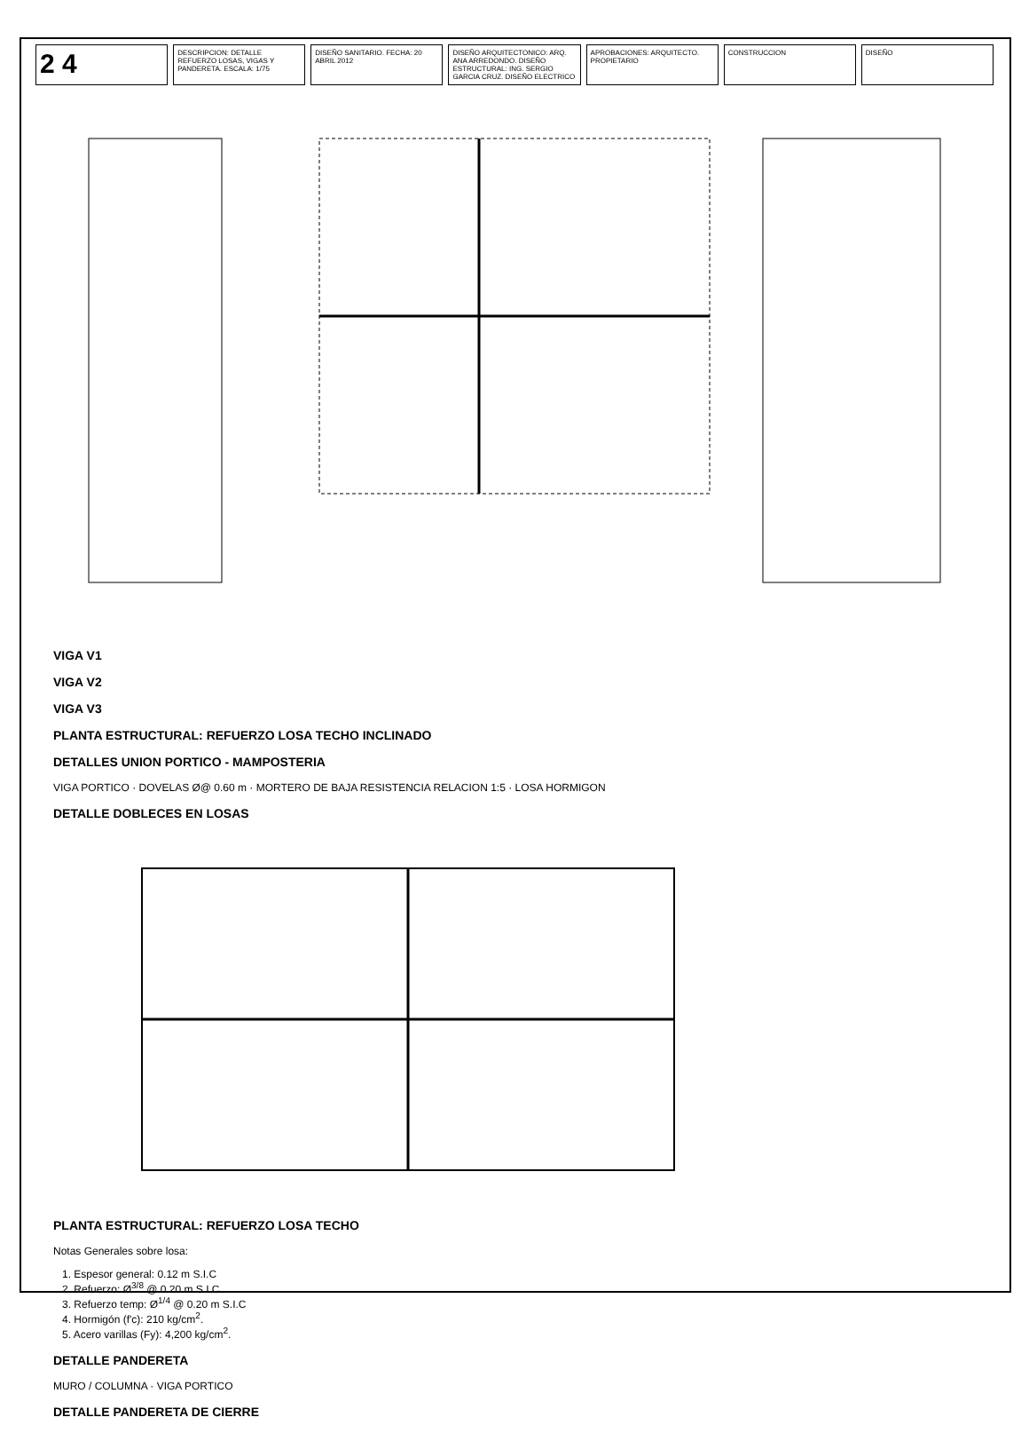2 4
DESCRIPCION: DETALLE REFUERZO LOSAS, VIGAS Y PANDERETA. ESCALA: 1/75
DISEÑO SANITARIO. FECHA: 20 ABRIL 2012
DISEÑO ARQUITECTONICO: ARQ. ANA ARREDONDO. DISEÑO ESTRUCTURAL: ING. SERGIO GARCIA CRUZ. DISEÑO ELECTRICO
APROBACIONES: ARQUITECTO. PROPIETARIO
CONSTRUCCION DISEÑO
VIGA V1
VIGA V2
VIGA V3
PLANTA ESTRUCTURAL: REFUERZO LOSA TECHO INCLINADO
DETALLES UNION PORTICO - MAMPOSTERIA
VIGA PORTICO · DOVELAS Ø@ 0.60 m · MORTERO DE BAJA RESISTENCIA RELACION 1:5 · LOSA HORMIGON
DETALLE DOBLECES EN LOSAS
PLANTA ESTRUCTURAL: REFUERZO LOSA TECHO
Notas Generales sobre losa:
1. Espesor general: 0.12 m S.I.C
2. Refuerzo: Ø<sup>3/8</sup> @ 0.20 m S.I.C
3. Refuerzo temp: Ø<sup>1/4</sup> @ 0.20 m S.I.C
4. Hormigón (f'c): 210 kg/cm<sup>2</sup>.
5. Acero varillas (Fy): 4,200 kg/cm<sup>2</sup>.
DETALLE PANDERETA
MURO / COLUMNA · VIGA PORTICO
DETALLE PANDERETA DE CIERRE